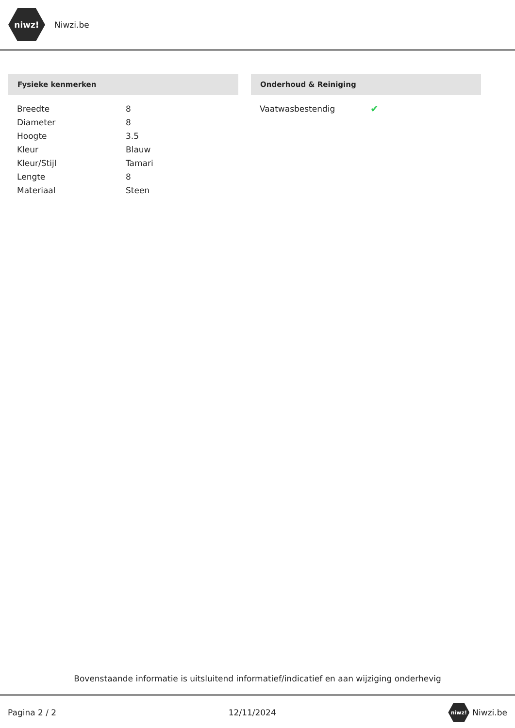niwz!
Niwzi.be
Fysieke kenmerken
| Breedte | 8 |
| Diameter | 8 |
| Hoogte | 3.5 |
| Kleur | Blauw |
| Kleur/Stijl | Tamari |
| Lengte | 8 |
| Materiaal | Steen |
Onderhoud & Reiniging
| Vaatwasbestendig | ✔ |
Bovenstaande informatie is uitsluitend informatief/indicatief en aan wijziging onderhevig
Pagina 2 / 2 12/11/2024 niwz! Niwzi.be